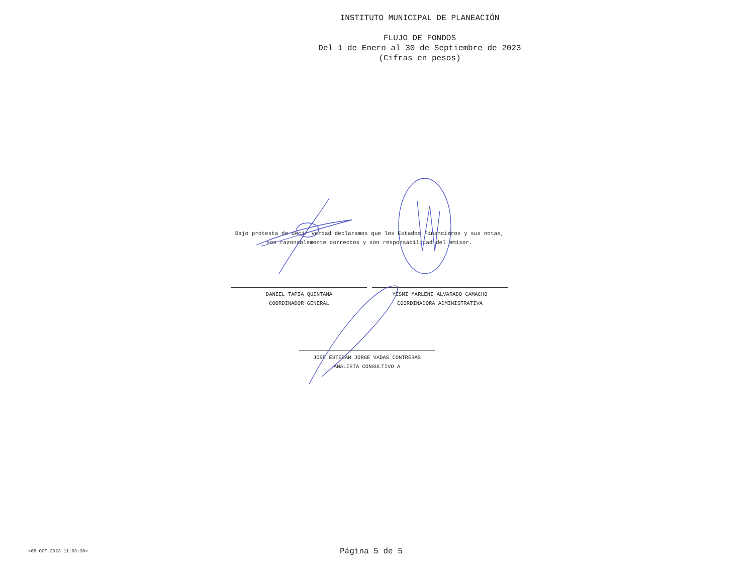INSTITUTO MUNICIPAL DE PLANEACIÓN
FLUJO DE FONDOS
Del 1 de Enero al 30 de Septiembre de 2023
(Cifras en pesos)
Bajo protesta de decir verdad declaramos que los Estados Financieros y sus notas,
son razonablemente correctos y son responsabilidad del emisor.
DANIEL TAPIA QUINTANA
COORDINADOR GENERAL
YESMI MARLENI ALVARADO CAMACHO
COORDINADORA ADMINISTRATIVA
JOSE ESTEBAN JORGE VADAS CONTRERAS
ANALISTA CONSULTIVO A
<06 OCT 2023 11:03:30>
Página 5 de 5